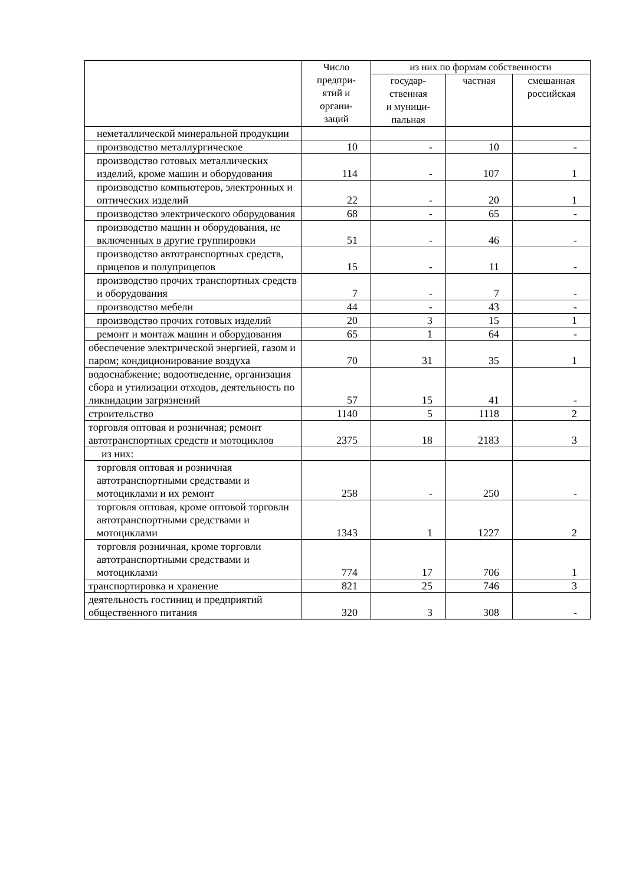| | Число предпри- ятий и органи- заций | из них по формам собственности | | |
| --- | --- | --- | --- | --- |
| | | государ- ственная и муници- пальная | частная | смешанная российская |
| неметаллической минеральной продукции | | | | |
| производство металлургическое | 10 | - | 10 | - |
| производство готовых металлических изделий, кроме машин и оборудования | 114 | - | 107 | 1 |
| производство компьютеров, электронных и оптических изделий | 22 | - | 20 | 1 |
| производство электрического оборудования | 68 | - | 65 | - |
| производство машин и оборудования, не включенных в другие группировки | 51 | - | 46 | - |
| производство автотранспортных средств, прицепов и полуприцепов | 15 | - | 11 | - |
| производство прочих транспортных средств и оборудования | 7 | - | 7 | - |
| производство мебели | 44 | - | 43 | - |
| производство прочих готовых изделий | 20 | 3 | 15 | 1 |
| ремонт и монтаж машин и оборудования | 65 | 1 | 64 | - |
| обеспечение электрической энергией, газом и паром; кондиционирование воздуха | 70 | 31 | 35 | 1 |
| водоснабжение; водоотведение, организация сбора и утилизации отходов, деятельность по ликвидации загрязнений | 57 | 15 | 41 | - |
| строительство | 1140 | 5 | 1118 | 2 |
| торговля оптовая и розничная; ремонт автотранспортных средств и мотоциклов | 2375 | 18 | 2183 | 3 |
| из них: | | | | |
| торговля оптовая и розничная автотранспортными средствами и мотоциклами и их ремонт | 258 | - | 250 | - |
| торговля оптовая, кроме оптовой торговли автотранспортными средствами и мотоциклами | 1343 | 1 | 1227 | 2 |
| торговля розничная, кроме торговли автотранспортными средствами и мотоциклами | 774 | 17 | 706 | 1 |
| транспортировка и хранение | 821 | 25 | 746 | 3 |
| деятельность гостиниц и предприятий общественного питания | 320 | 3 | 308 | - |